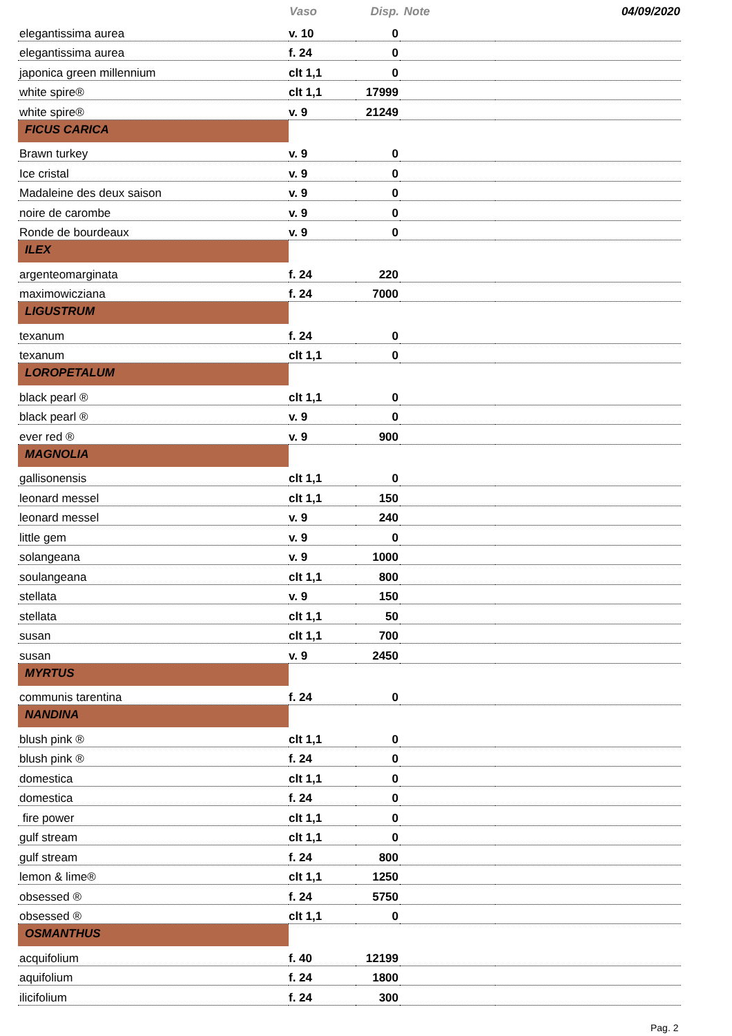| | Vaso | Disp. | Note | 04/09/2020 |
| --- | --- | --- | --- | --- |
| elegantissima aurea | v. 10 | 0 | | |
| elegantissima aurea | f. 24 | 0 | | |
| japonica green millennium | clt 1,1 | 0 | | |
| white spire® | clt 1,1 | 17999 | | |
| white spire® | v. 9 | 21249 | | |
| FICUS CARICA | | | | |
| Brawn turkey | v. 9 | 0 | | |
| Ice cristal | v. 9 | 0 | | |
| Madaleine des deux saison | v. 9 | 0 | | |
| noire de carombe | v. 9 | 0 | | |
| Ronde de bourdeaux | v. 9 | 0 | | |
| ILEX | | | | |
| argenteomarginata | f. 24 | 220 | | |
| maximowicziana | f. 24 | 7000 | | |
| LIGUSTRUM | | | | |
| texanum | f. 24 | 0 | | |
| texanum | clt 1,1 | 0 | | |
| LOROPETALUM | | | | |
| black pearl ® | clt 1,1 | 0 | | |
| black pearl ® | v. 9 | 0 | | |
| ever red ® | v. 9 | 900 | | |
| MAGNOLIA | | | | |
| gallisonensis | clt 1,1 | 0 | | |
| leonard messel | clt 1,1 | 150 | | |
| leonard messel | v. 9 | 240 | | |
| little gem | v. 9 | 0 | | |
| solangeana | v. 9 | 1000 | | |
| soulangeana | clt 1,1 | 800 | | |
| stellata | v. 9 | 150 | | |
| stellata | clt 1,1 | 50 | | |
| susan | clt 1,1 | 700 | | |
| susan | v. 9 | 2450 | | |
| MYRTUS | | | | |
| communis tarentina | f. 24 | 0 | | |
| NANDINA | | | | |
| blush pink ® | clt 1,1 | 0 | | |
| blush pink ® | f. 24 | 0 | | |
| domestica | clt 1,1 | 0 | | |
| domestica | f. 24 | 0 | | |
| fire power | clt 1,1 | 0 | | |
| gulf stream | clt 1,1 | 0 | | |
| gulf stream | f. 24 | 800 | | |
| lemon & lime® | clt 1,1 | 1250 | | |
| obsessed ® | f. 24 | 5750 | | |
| obsessed ® | clt 1,1 | 0 | | |
| OSMANTHUS | | | | |
| acquifolium | f. 40 | 12199 | | |
| aquifolium | f. 24 | 1800 | | |
| ilicifolium | f. 24 | 300 | | |
Pag. 2